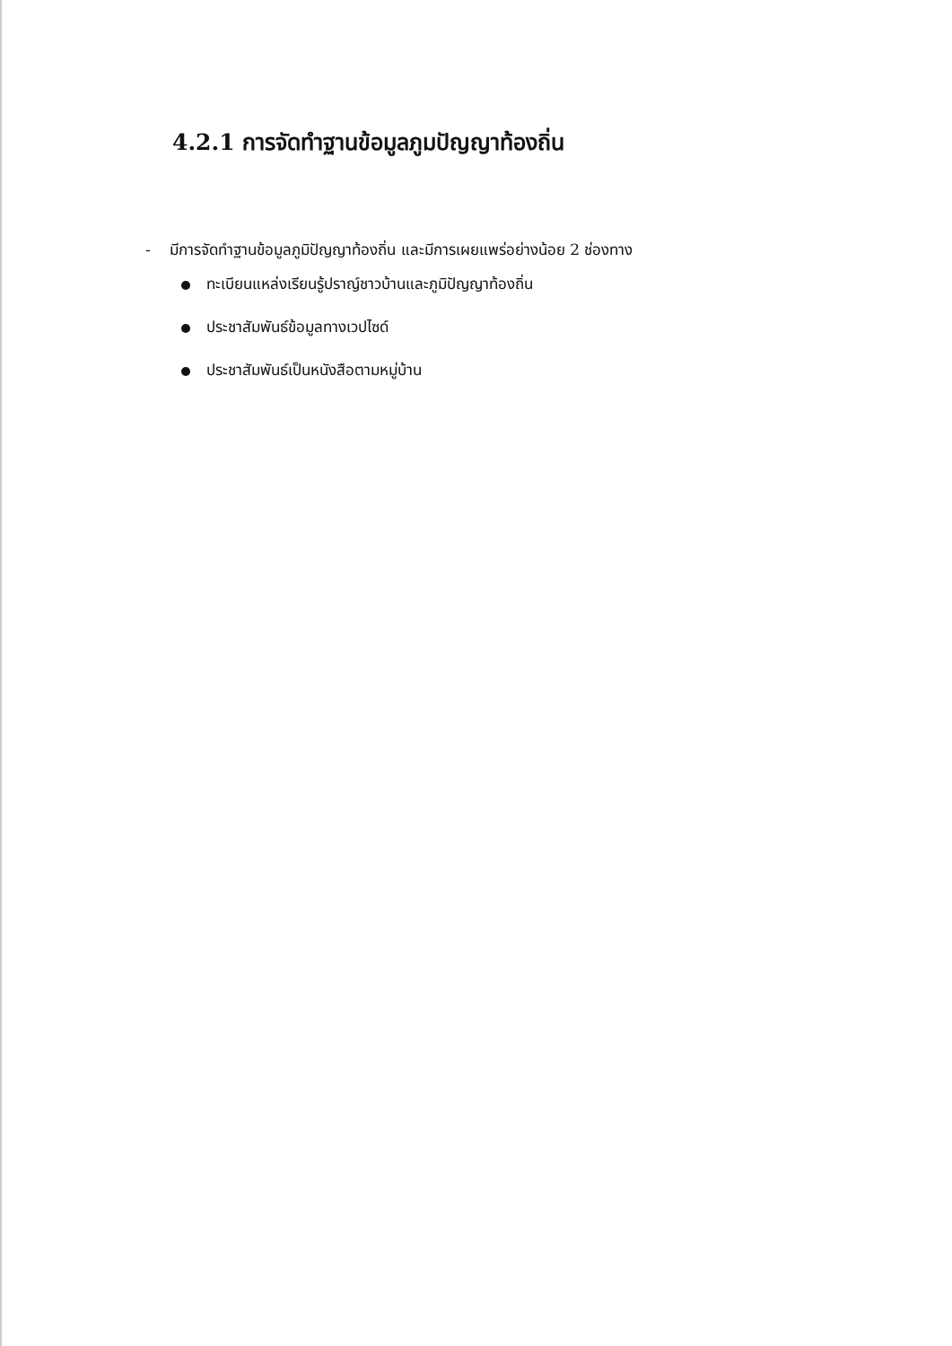4.2.1 การจัดทำฐานข้อมูลภูมปัญญาท้องถิ่น
- มีการจัดทำฐานข้อมูลภูมิปัญญาท้องถิ่น และมีการเผยแพร่อย่างน้อย 2 ช่องทาง
ทะเบียนแหล่งเรียนรู้ปราญ์ชาวบ้านและภูมิปัญญาท้องถิ่น
ประชาสัมพันธ์ข้อมูลทางเวปไซด์
ประชาสัมพันธ์เป็นหนังสือตามหมู่บ้าน